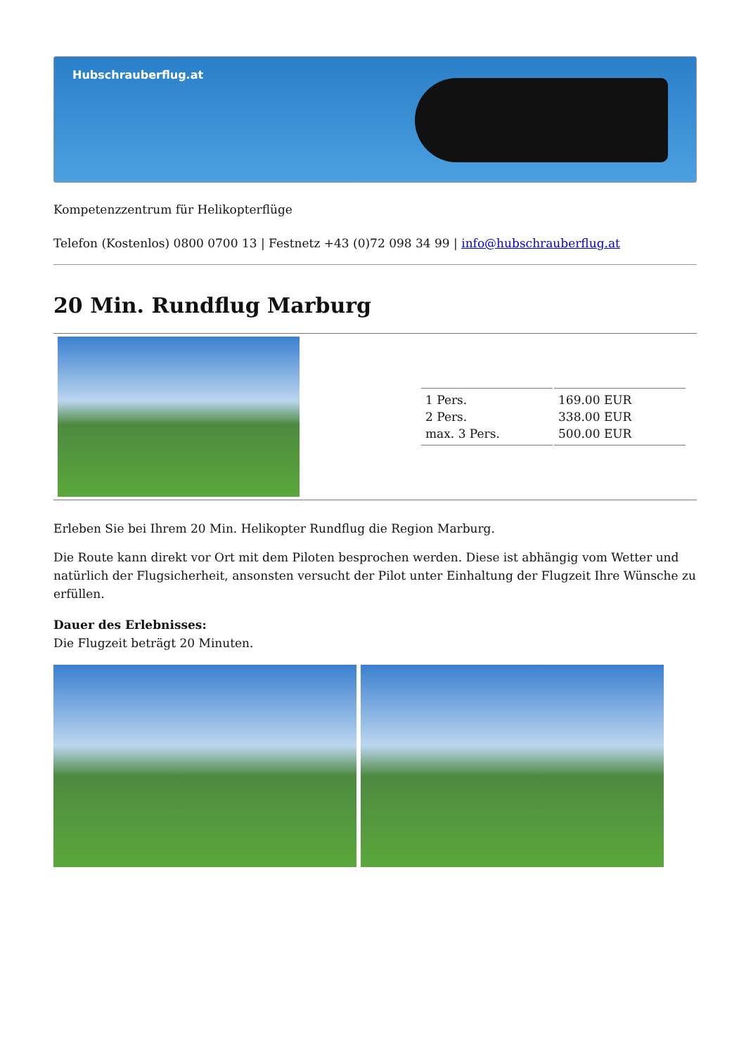Hubschrauberflug.at
Kompetenzzentrum für Helikopterflüge
Telefon (Kostenlos) 0800 0700 13 | Festnetz +43 (0)72 098 34 99 | info@hubschrauberflug.at
20 Min. Rundflug Marburg
| 1 Pers. 2 Pers. max. 3 Pers. | 169.00 EUR 338.00 EUR 500.00 EUR |
Erleben Sie bei Ihrem 20 Min. Helikopter Rundflug die Region Marburg.
Die Route kann direkt vor Ort mit dem Piloten besprochen werden. Diese ist abhängig vom Wetter und natürlich der Flugsicherheit, ansonsten versucht der Pilot unter Einhaltung der Flugzeit Ihre Wünsche zu erfüllen.
Dauer des Erlebnisses:
Die Flugzeit beträgt 20 Minuten.